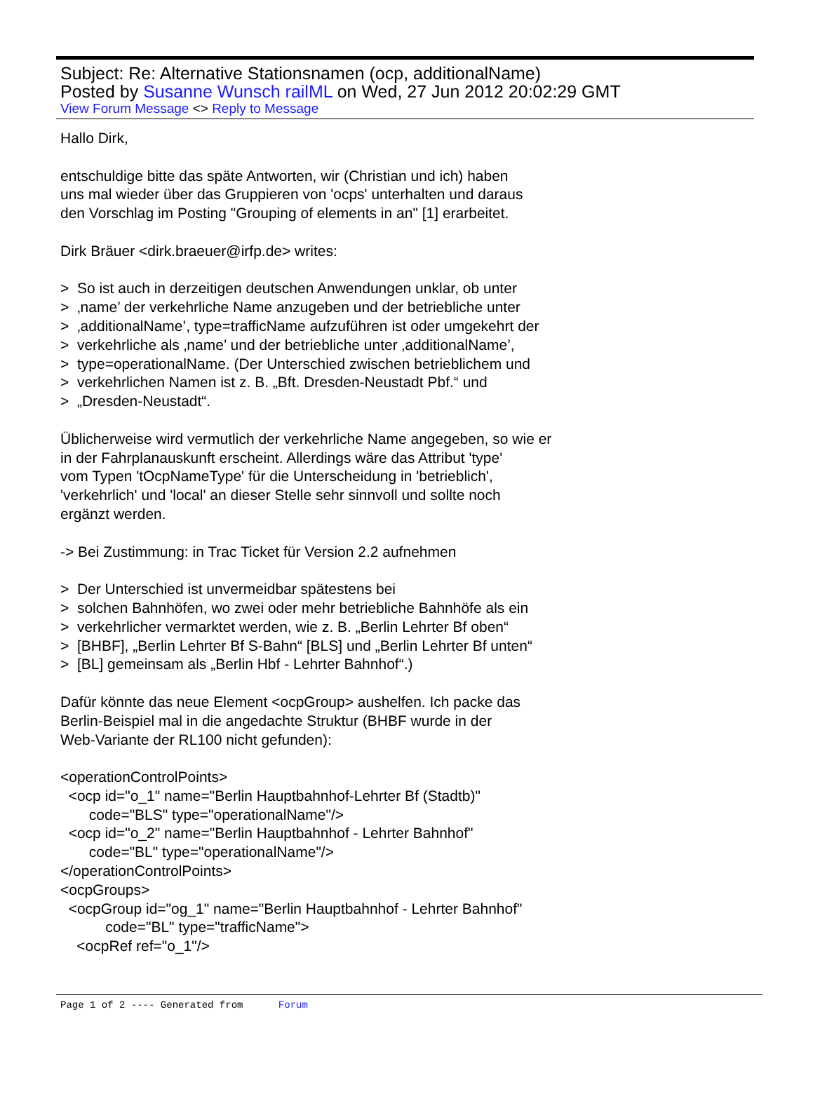Subject: Re: Alternative Stationsnamen (ocp, additionalName)
Posted by Susanne Wunsch railML on Wed, 27 Jun 2012 20:02:29 GMT
View Forum Message <> Reply to Message
Hallo Dirk, entschuldige bitte das späte Antworten, wir (Christian und ich) haben uns mal wieder über das Gruppieren von 'ocps' unterhalten und daraus den Vorschlag im Posting "Grouping of elements in an" [1] erarbeitet. Dirk Bräuer <dirk.braeuer@irfp.de> writes: > So ist auch in derzeitigen deutschen Anwendungen unklar, ob unter > ‚name’ der verkehrliche Name anzugeben und der betriebliche unter > ‚additionalName’, type=trafficName aufzuführen ist oder umgekehrt der > verkehrliche als ‚name’ und der betriebliche unter ‚additionalName’, > type=operationalName. (Der Unterschied zwischen betrieblichem und > verkehrlichen Namen ist z. B. „Bft. Dresden-Neustadt Pbf.“ und > „Dresden-Neustadt“. Üblicherweise wird vermutlich der verkehrliche Name angegeben, so wie er in der Fahrplanauskunft erscheint. Allerdings wäre das Attribut 'type' vom Typen 'tOcpNameType' für die Unterscheidung in 'betrieblich', 'verkehrlich' und 'local' an dieser Stelle sehr sinnvoll und sollte noch ergänzt werden. -> Bei Zustimmung: in Trac Ticket für Version 2.2 aufnehmen > Der Unterschied ist unvermeidbar spätestens bei > solchen Bahnhöfen, wo zwei oder mehr betriebliche Bahnhöfe als ein > verkehrlicher vermarktet werden, wie z. B. „Berlin Lehrter Bf oben“ > [BHBF], „Berlin Lehrter Bf S-Bahn“ [BLS] und „Berlin Lehrter Bf unten“ > [BL] gemeinsam als „Berlin Hbf - Lehrter Bahnhof“.) Dafür könnte das neue Element <ocpGroup> aushelfen. Ich packe das Berlin-Beispiel mal in die angedachte Struktur (BHBF wurde in der Web-Variante der RL100 nicht gefunden): <operationControlPoints> <ocp id="o_1" name="Berlin Hauptbahnhof-Lehrter Bf (Stadtb)" code="BLS" type="operationalName"/> <ocp id="o_2" name="Berlin Hauptbahnhof - Lehrter Bahnhof" code="BL" type="operationalName"/> </operationControlPoints> <ocpGroups> <ocpGroup id="og_1" name="Berlin Hauptbahnhof - Lehrter Bahnhof" code="BL" type="trafficName"> <ocpRef ref="o_1"/>
Page 1 of 2 ---- Generated from Forum